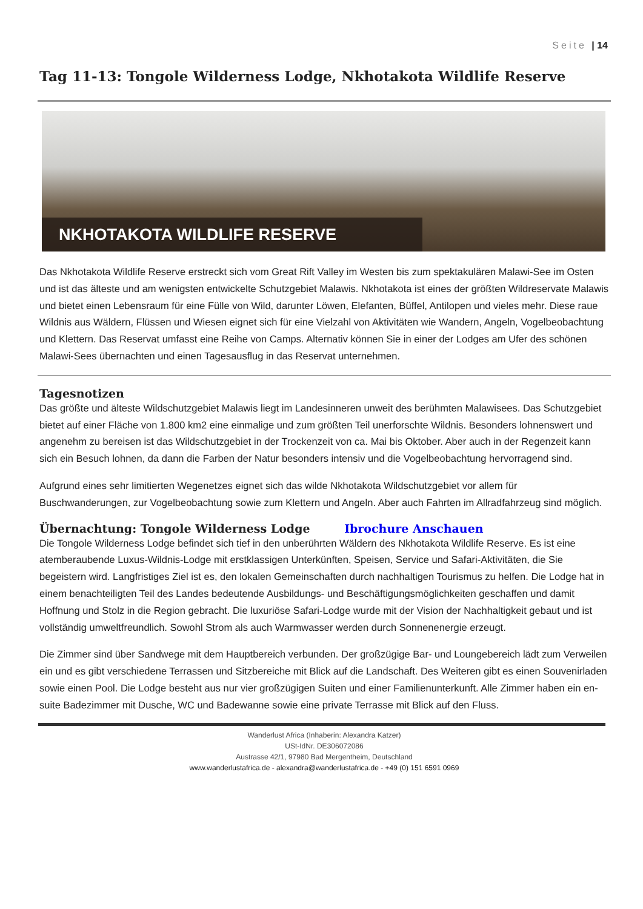Seite | 14
Tag 11-13: Tongole Wilderness Lodge, Nkhotakota Wildlife Reserve
NKHOTAKOTA WILDLIFE RESERVE
Das Nkhotakota Wildlife Reserve erstreckt sich vom Great Rift Valley im Westen bis zum spektakulären Malawi-See im Osten und ist das älteste und am wenigsten entwickelte Schutzgebiet Malawis. Nkhotakota ist eines der größten Wildreservate Malawis und bietet einen Lebensraum für eine Fülle von Wild, darunter Löwen, Elefanten, Büffel, Antilopen und vieles mehr. Diese raue Wildnis aus Wäldern, Flüssen und Wiesen eignet sich für eine Vielzahl von Aktivitäten wie Wandern, Angeln, Vogelbeobachtung und Klettern. Das Reservat umfasst eine Reihe von Camps. Alternativ können Sie in einer der Lodges am Ufer des schönen Malawi-Sees übernachten und einen Tagesausflug in das Reservat unternehmen.
Tagesnotizen
Das größte und älteste Wildschutzgebiet Malawis liegt im Landesinneren unweit des berühmten Malawisees. Das Schutzgebiet bietet auf einer Fläche von 1.800 km2 eine einmalige und zum größten Teil unerforschte Wildnis. Besonders lohnenswert und angenehm zu bereisen ist das Wildschutzgebiet in der Trockenzeit von ca. Mai bis Oktober. Aber auch in der Regenzeit kann sich ein Besuch lohnen, da dann die Farben der Natur besonders intensiv und die Vogelbeobachtung hervorragend sind.
Aufgrund eines sehr limitierten Wegenetzes eignet sich das wilde Nkhotakota Wildschutzgebiet vor allem für Buschwanderungen, zur Vogelbeobachtung sowie zum Klettern und Angeln. Aber auch Fahrten im Allradfahrzeug sind möglich.
Übernachtung: Tongole Wilderness Lodge Ibrochure Anschauen
Die Tongole Wilderness Lodge befindet sich tief in den unberührten Wäldern des Nkhotakota Wildlife Reserve. Es ist eine atemberaubende Luxus-Wildnis-Lodge mit erstklassigen Unterkünften, Speisen, Service und Safari-Aktivitäten, die Sie begeistern wird. Langfristiges Ziel ist es, den lokalen Gemeinschaften durch nachhaltigen Tourismus zu helfen. Die Lodge hat in einem benachteiligten Teil des Landes bedeutende Ausbildungs- und Beschäftigungsmöglichkeiten geschaffen und damit Hoffnung und Stolz in die Region gebracht. Die luxuriöse Safari-Lodge wurde mit der Vision der Nachhaltigkeit gebaut und ist vollständig umweltfreundlich. Sowohl Strom als auch Warmwasser werden durch Sonnenenergie erzeugt.
Die Zimmer sind über Sandwege mit dem Hauptbereich verbunden. Der großzügige Bar- und Loungebereich lädt zum Verweilen ein und es gibt verschiedene Terrassen und Sitzbereiche mit Blick auf die Landschaft. Des Weiteren gibt es einen Souvenirladen sowie einen Pool. Die Lodge besteht aus nur vier großzügigen Suiten und einer Familienunterkunft. Alle Zimmer haben ein en-suite Badezimmer mit Dusche, WC und Badewanne sowie eine private Terrasse mit Blick auf den Fluss.
Wanderlust Africa (Inhaberin: Alexandra Katzer)
USt-IdNr. DE306072086
Austrasse 42/1, 97980 Bad Mergentheim, Deutschland
www.wanderlustafrica.de - alexandra@wanderlustafrica.de - +49 (0) 151 6591 0969